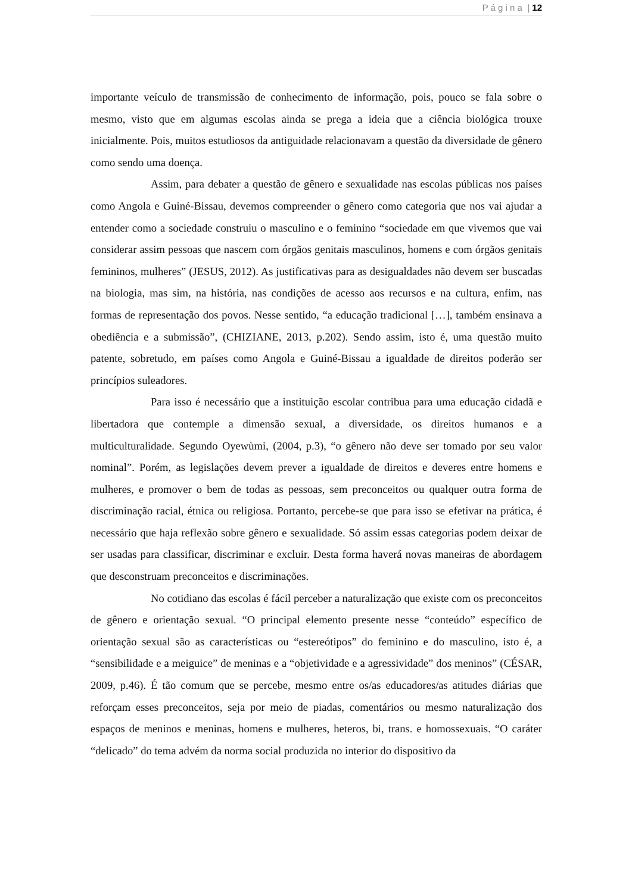P á g i n a | 12
importante veículo de transmissão de conhecimento de informação, pois, pouco se fala sobre o mesmo, visto que em algumas escolas ainda se prega a ideia que a ciência biológica trouxe inicialmente. Pois, muitos estudiosos da antiguidade relacionavam a questão da diversidade de gênero como sendo uma doença.
Assim, para debater a questão de gênero e sexualidade nas escolas públicas nos países como Angola e Guiné-Bissau, devemos compreender o gênero como categoria que nos vai ajudar a entender como a sociedade construiu o masculino e o feminino “sociedade em que vivemos que vai considerar assim pessoas que nascem com órgãos genitais masculinos, homens e com órgãos genitais femininos, mulheres” (JESUS, 2012). As justificativas para as desigualdades não devem ser buscadas na biologia, mas sim, na história, nas condições de acesso aos recursos e na cultura, enfim, nas formas de representação dos povos. Nesse sentido, “a educação tradicional […], também ensinava a obediência e a submissão”, (CHIZIANE, 2013, p.202). Sendo assim, isto é, uma questão muito patente, sobretudo, em países como Angola e Guiné-Bissau a igualdade de direitos poderão ser princípios suleadores.
Para isso é necessário que a instituição escolar contribua para uma educação cidadã e libertadora que contemple a dimensão sexual, a diversidade, os direitos humanos e a multiculturalidade. Segundo Oyewùmi, (2004, p.3), “o gênero não deve ser tomado por seu valor nominal”. Porém, as legislações devem prever a igualdade de direitos e deveres entre homens e mulheres, e promover o bem de todas as pessoas, sem preconceitos ou qualquer outra forma de discriminação racial, étnica ou religiosa. Portanto, percebe-se que para isso se efetivar na prática, é necessário que haja reflexão sobre gênero e sexualidade. Só assim essas categorias podem deixar de ser usadas para classificar, discriminar e excluir. Desta forma haverá novas maneiras de abordagem que desconstruam preconceitos e discriminações.
No cotidiano das escolas é fácil perceber a naturalização que existe com os preconceitos de gênero e orientação sexual. “O principal elemento presente nesse “conteúdo” específico de orientação sexual são as características ou “estereótipos” do feminino e do masculino, isto é, a “sensibilidade e a meiguice” de meninas e a “objetividade e a agressividade” dos meninos” (CÉSAR, 2009, p.46). É tão comum que se percebe, mesmo entre os/as educadores/as atitudes diárias que reforçam esses preconceitos, seja por meio de piadas, comentários ou mesmo naturalização dos espaços de meninos e meninas, homens e mulheres, heteros, bi, trans. e homossexuais. “O caráter “delicado” do tema advém da norma social produzida no interior do dispositivo da